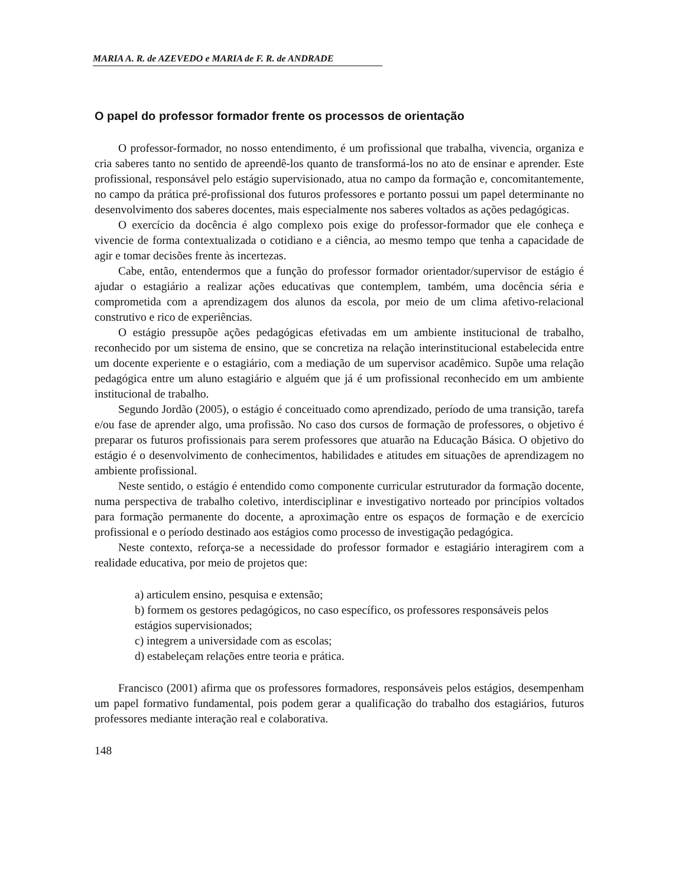MARIA A. R. de AZEVEDO e MARIA de F. R. de ANDRADE
O papel do professor formador frente os processos de orientação
O professor-formador, no nosso entendimento, é um profissional que trabalha, vivencia, organiza e cria saberes tanto no sentido de apreendê-los quanto de transformá-los no ato de ensinar e aprender. Este profissional, responsável pelo estágio supervisionado, atua no campo da formação e, concomitantemente, no campo da prática pré-profissional dos futuros professores e portanto possui um papel determinante no desenvolvimento dos saberes docentes, mais especialmente nos saberes voltados as ações pedagógicas.
O exercício da docência é algo complexo pois exige do professor-formador que ele conheça e vivencie de forma contextualizada o cotidiano e a ciência, ao mesmo tempo que tenha a capacidade de agir e tomar decisões frente às incertezas.
Cabe, então, entendermos que a função do professor formador orientador/supervisor de estágio é ajudar o estagiário a realizar ações educativas que contemplem, também, uma docência séria e comprometida com a aprendizagem dos alunos da escola, por meio de um clima afetivo-relacional construtivo e rico de experiências.
O estágio pressupõe ações pedagógicas efetivadas em um ambiente institucional de trabalho, reconhecido por um sistema de ensino, que se concretiza na relação interinstitucional estabelecida entre um docente experiente e o estagiário, com a mediação de um supervisor acadêmico. Supõe uma relação pedagógica entre um aluno estagiário e alguém que já é um profissional reconhecido em um ambiente institucional de trabalho.
Segundo Jordão (2005), o estágio é conceituado como aprendizado, período de uma transição, tarefa e/ou fase de aprender algo, uma profissão. No caso dos cursos de formação de professores, o objetivo é preparar os futuros profissionais para serem professores que atuarão na Educação Básica. O objetivo do estágio é o desenvolvimento de conhecimentos, habilidades e atitudes em situações de aprendizagem no ambiente profissional.
Neste sentido, o estágio é entendido como componente curricular estruturador da formação docente, numa perspectiva de trabalho coletivo, interdisciplinar e investigativo norteado por princípios voltados para formação permanente do docente, a aproximação entre os espaços de formação e de exercício profissional e o período destinado aos estágios como processo de investigação pedagógica.
Neste contexto, reforça-se a necessidade do professor formador e estagiário interagirem com a realidade educativa, por meio de projetos que:
a) articulem ensino, pesquisa e extensão;
b) formem os gestores pedagógicos, no caso específico, os professores responsáveis pelos estágios supervisionados;
c) integrem a universidade com as escolas;
d) estabeleçam relações entre teoria e prática.
Francisco (2001) afirma que os professores formadores, responsáveis pelos estágios, desempenham um papel formativo fundamental, pois podem gerar a qualificação do trabalho dos estagiários, futuros professores mediante interação real e colaborativa.
148